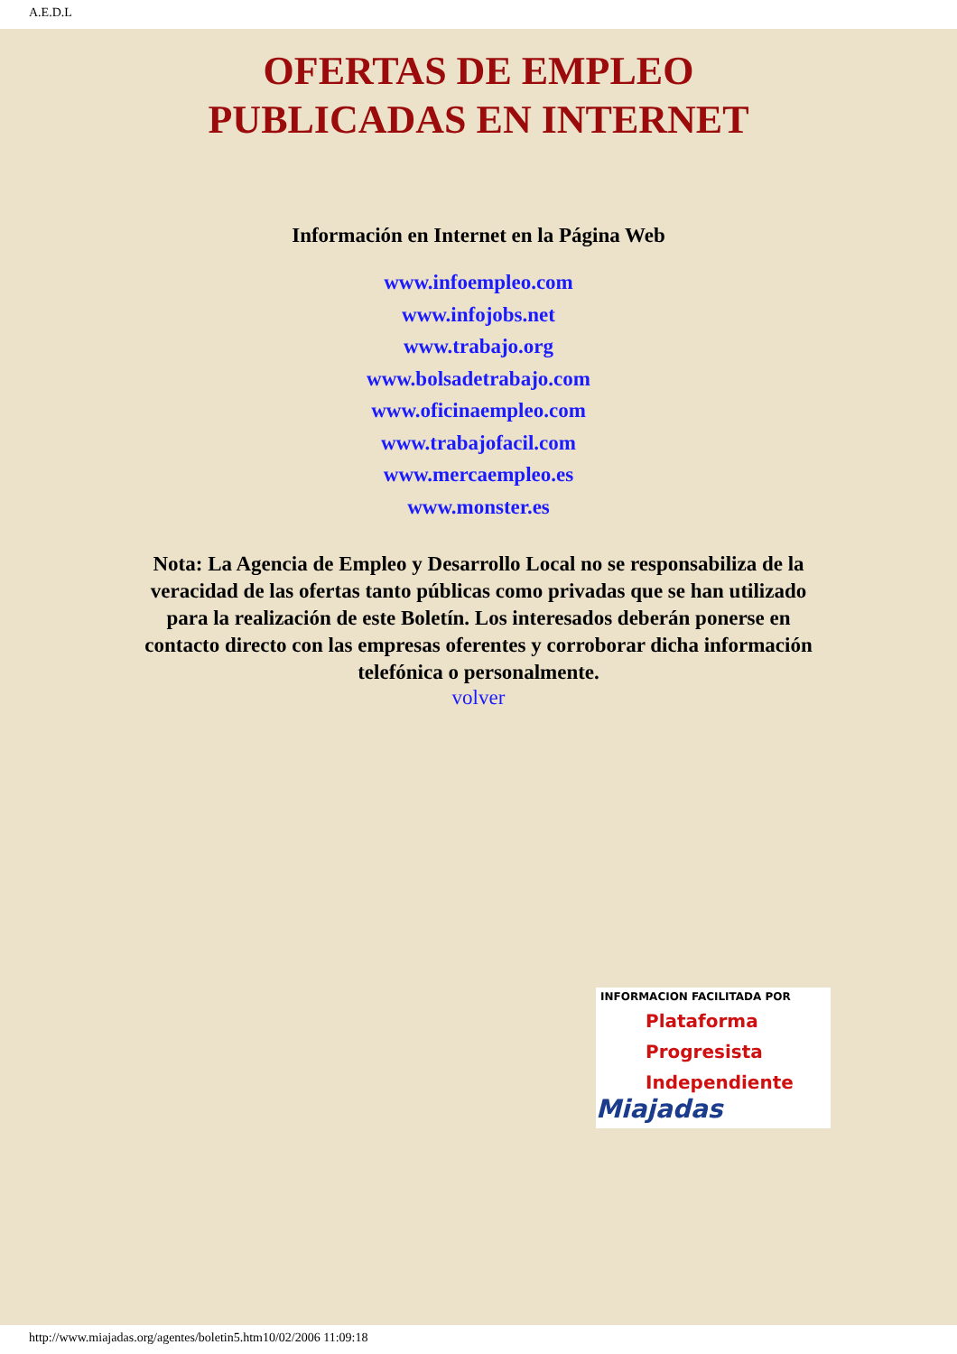A.E.D.L
OFERTAS DE EMPLEO
PUBLICADAS EN INTERNET
Información en Internet en la Página Web
www.infoempleo.com
www.infojobs.net
www.trabajo.org
www.bolsadetrabajo.com
www.oficinaempleo.com
www.trabajofacil.com
www.mercaempleo.es
www.monster.es
Nota: La Agencia de Empleo y Desarrollo Local no se responsabiliza de la veracidad de las ofertas tanto públicas como privadas que se han utilizado para la realización de este Boletín. Los interesados deberán ponerse en contacto directo con las empresas oferentes y corroborar dicha información telefónica o personalmente.
volver
INFORMACION FACILITADA POR
Plataforma
Progresista
Independiente
Miajadas
http://www.miajadas.org/agentes/boletin5.htm10/02/2006 11:09:18